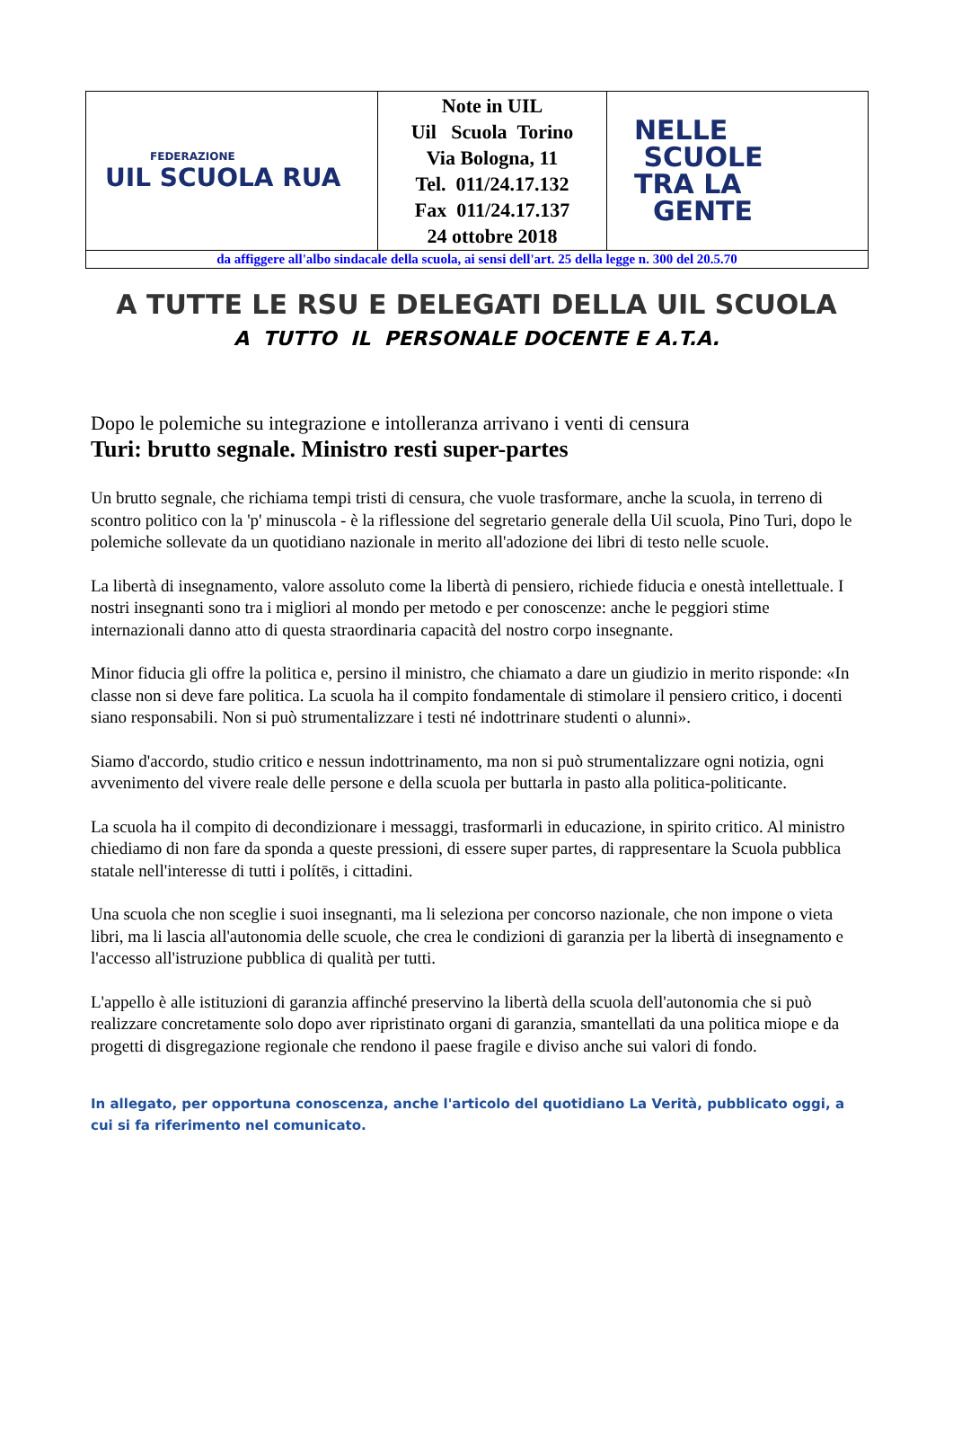| FEDERAZIONE UIL SCUOLA RUA | Note in UIL Uil Scuola Torino Via Bologna, 11 Tel. 011/24.17.132 Fax 011/24.17.137 24 ottobre 2018 | NELLE SCUOLE TRA LA GENTE |
| da affiggere all'albo sindacale della scuola, ai sensi dell'art. 25 della legge n. 300 del 20.5.70 | | |
A TUTTE LE RSU E DELEGATI DELLA UIL SCUOLA
A TUTTO IL PERSONALE DOCENTE E A.T.A.
Dopo le polemiche su integrazione e intolleranza arrivano i venti di censura
Turi: brutto segnale. Ministro resti super-partes
Un brutto segnale, che richiama tempi tristi di censura, che vuole trasformare, anche la scuola, in terreno di scontro politico con la 'p' minuscola - è la riflessione del segretario generale della Uil scuola, Pino Turi, dopo le polemiche sollevate da un quotidiano nazionale in merito all'adozione dei libri di testo nelle scuole.
La libertà di insegnamento, valore assoluto come la libertà di pensiero, richiede fiducia e onestà intellettuale. I nostri insegnanti sono tra i migliori al mondo per metodo e per conoscenze: anche le peggiori stime internazionali danno atto di questa straordinaria capacità del nostro corpo insegnante.
Minor fiducia gli offre la politica e, persino il ministro, che chiamato a dare un giudizio in merito risponde: «In classe non si deve fare politica. La scuola ha il compito fondamentale di stimolare il pensiero critico, i docenti siano responsabili. Non si può strumentalizzare i testi né indottrinare studenti o alunni».
Siamo d'accordo, studio critico e nessun indottrinamento, ma non si può strumentalizzare ogni notizia, ogni avvenimento del vivere reale delle persone e della scuola per buttarla in pasto alla politica-politicante.
La scuola ha il compito di decondizionare i messaggi, trasformarli in educazione, in spirito critico. Al ministro chiediamo di non fare da sponda a queste pressioni, di essere super partes, di rappresentare la Scuola pubblica statale nell'interesse di tutti i polítēs, i cittadini.
Una scuola che non sceglie i suoi insegnanti, ma li seleziona per concorso nazionale, che non impone o vieta libri, ma li lascia all'autonomia delle scuole, che crea le condizioni di garanzia per la libertà di insegnamento e l'accesso all'istruzione pubblica di qualità per tutti.
L'appello è alle istituzioni di garanzia affinché preservino la libertà della scuola dell'autonomia che si può realizzare concretamente solo dopo aver ripristinato organi di garanzia, smantellati da una politica miope e da progetti di disgregazione regionale che rendono il paese fragile e diviso anche sui valori di fondo.
In allegato, per opportuna conoscenza, anche l'articolo del quotidiano La Verità, pubblicato oggi, a cui si fa riferimento nel comunicato.